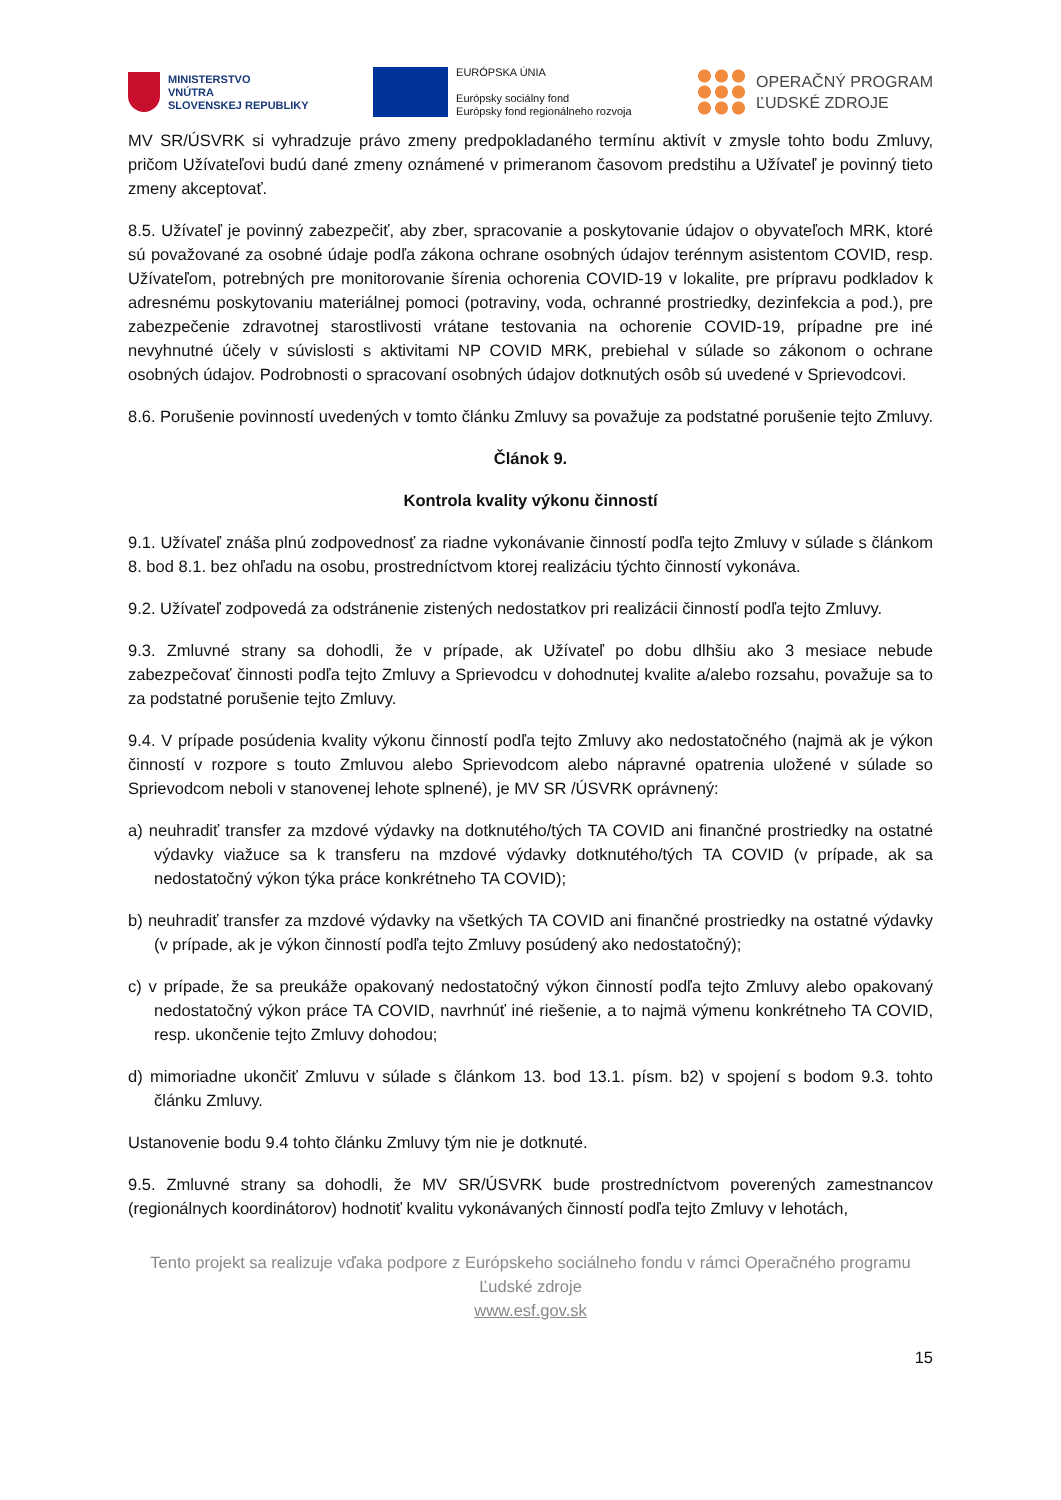MINISTERSTVO
VNÚTRA
SLOVENSKEJ REPUBLIKY
EURÓPSKA ÚNIA
Európsky sociálny fond
Európsky fond regionálneho rozvoja
OPERAČNÝ PROGRAM
ĽUDSKÉ ZDROJE
MV SR/ÚSVRK si vyhradzuje právo zmeny predpokladaného termínu aktivít v zmysle tohto bodu Zmluvy, pričom Užívateľovi budú dané zmeny oznámené v primeranom časovom predstihu a Užívateľ je povinný tieto zmeny akceptovať.
8.5. Užívateľ je povinný zabezpečiť, aby zber, spracovanie a poskytovanie údajov o obyvateľoch MRK, ktoré sú považované za osobné údaje podľa zákona ochrane osobných údajov terénnym asistentom COVID, resp. Užívateľom, potrebných pre monitorovanie šírenia ochorenia COVID-19 v lokalite, pre prípravu podkladov k adresnému poskytovaniu materiálnej pomoci (potraviny, voda, ochranné prostriedky, dezinfekcia a pod.), pre zabezpečenie zdravotnej starostlivosti vrátane testovania na ochorenie COVID-19, prípadne pre iné nevyhnutné účely v súvislosti s aktivitami NP COVID MRK, prebiehal v súlade so zákonom o ochrane osobných údajov. Podrobnosti o spracovaní osobných údajov dotknutých osôb sú uvedené v Sprievodcovi.
8.6. Porušenie povinností uvedených v tomto článku Zmluvy sa považuje za podstatné porušenie tejto Zmluvy.
Článok 9.
Kontrola kvality výkonu činností
9.1. Užívateľ znáša plnú zodpovednosť za riadne vykonávanie činností podľa tejto Zmluvy v súlade s článkom 8. bod 8.1. bez ohľadu na osobu, prostredníctvom ktorej realizáciu týchto činností vykonáva.
9.2. Užívateľ zodpovedá za odstránenie zistených nedostatkov pri realizácii činností podľa tejto Zmluvy.
9.3. Zmluvné strany sa dohodli, že v prípade, ak Užívateľ po dobu dlhšiu ako 3 mesiace nebude zabezpečovať činnosti podľa tejto Zmluvy a Sprievodcu v dohodnutej kvalite a/alebo rozsahu, považuje sa to za podstatné porušenie tejto Zmluvy.
9.4. V prípade posúdenia kvality výkonu činností podľa tejto Zmluvy ako nedostatočného (najmä ak je výkon činností v rozpore s touto Zmluvou alebo Sprievodcom alebo nápravné opatrenia uložené v súlade so Sprievodcom neboli v stanovenej lehote splnené), je MV SR /ÚSVRK oprávnený:
a) neuhradiť transfer za mzdové výdavky na dotknutého/tých TA COVID ani finančné prostriedky na ostatné výdavky viažuce sa k transferu na mzdové výdavky dotknutého/tých TA COVID (v prípade, ak sa nedostatočný výkon týka práce konkrétneho TA COVID);
b) neuhradiť transfer za mzdové výdavky na všetkých TA COVID ani finančné prostriedky na ostatné výdavky (v prípade, ak je výkon činností podľa tejto Zmluvy posúdený ako nedostatočný);
c) v prípade, že sa preukáže opakovaný nedostatočný výkon činností podľa tejto Zmluvy alebo opakovaný nedostatočný výkon práce TA COVID, navrhnúť iné riešenie, a to najmä výmenu konkrétneho TA COVID, resp. ukončenie tejto Zmluvy dohodou;
d) mimoriadne ukončiť Zmluvu v súlade s článkom 13. bod 13.1. písm. b2) v spojení s bodom 9.3. tohto článku Zmluvy.
Ustanovenie bodu 9.4 tohto článku Zmluvy tým nie je dotknuté.
9.5. Zmluvné strany sa dohodli, že MV SR/ÚSVRK bude prostredníctvom poverených zamestnancov (regionálnych koordinátorov) hodnotiť kvalitu vykonávaných činností podľa tejto Zmluvy v lehotách,
Tento projekt sa realizuje vďaka podpore z Európskeho sociálneho fondu v rámci Operačného programu Ľudské zdroje
www.esf.gov.sk
15